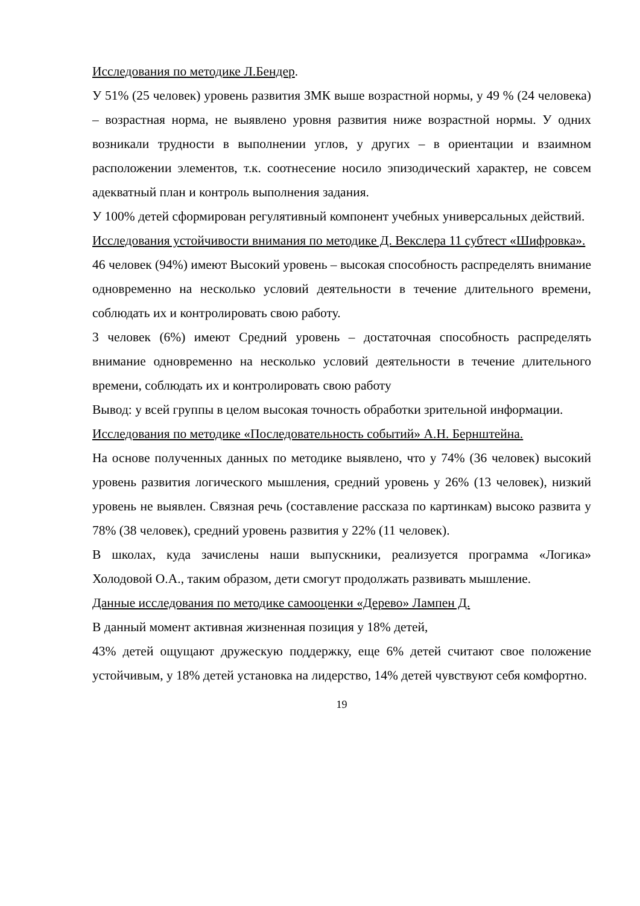Исследования по методике Л.Бендер.
У 51% (25 человек) уровень развития ЗМК выше возрастной нормы, у 49 % (24 человека) – возрастная норма, не выявлено уровня развития ниже возрастной нормы. У одних возникали трудности в выполнении углов, у других – в ориентации и взаимном расположении элементов, т.к. соотнесение носило эпизодический характер, не совсем адекватный план и контроль выполнения задания.
У 100% детей сформирован регулятивный компонент учебных универсальных действий.
Исследования устойчивости внимания по методике Д. Векслера 11 субтест «Шифровка».
46 человек (94%) имеют Высокий уровень – высокая способность распределять внимание одновременно на несколько условий деятельности в течение длительного времени, соблюдать их и контролировать свою работу.
3 человек (6%) имеют Средний уровень – достаточная способность распределять внимание одновременно на несколько условий деятельности в течение длительного времени, соблюдать их и контролировать свою работу
Вывод: у всей группы в целом высокая точность обработки зрительной информации.
Исследования по методике «Последовательность событий» А.Н. Бернштейна.
На основе полученных данных по методике выявлено, что у 74% (36 человек) высокий уровень развития логического мышления, средний уровень у 26% (13 человек), низкий уровень не выявлен. Связная речь (составление рассказа по картинкам) высоко развита у 78% (38 человек), средний уровень развития у 22% (11 человек).
В школах, куда зачислены наши выпускники, реализуется программа «Логика» Холодовой О.А., таким образом, дети смогут продолжать развивать мышление.
Данные исследования по методике самооценки «Дерево» Лампен Д.
В данный момент активная жизненная позиция у 18% детей,
43% детей ощущают дружескую поддержку, еще 6% детей считают свое положение устойчивым, у 18% детей установка на лидерство, 14% детей чувствуют себя комфортно.
19